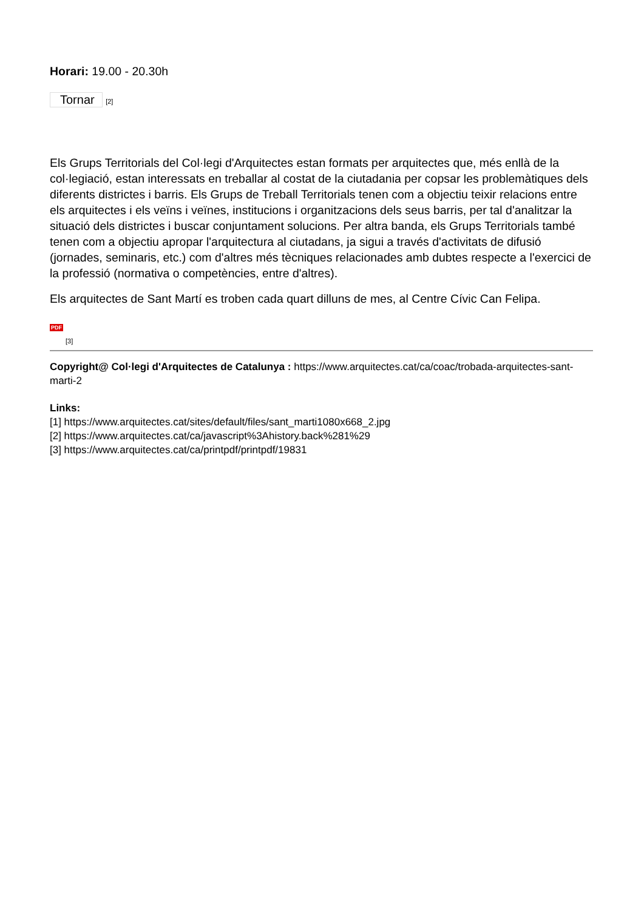Horari: 19.00 - 20.30h
Tornar [2]
Els Grups Territorials del Col·legi d'Arquitectes estan formats per arquitectes que, més enllà de la col·legiació, estan interessats en treballar al costat de la ciutadania per copsar les problemàtiques dels diferents districtes i barris. Els Grups de Treball Territorials tenen com a objectiu teixir relacions entre els arquitectes i els veïns i veïnes, institucions i organitzacions dels seus barris, per tal d'analitzar la situació dels districtes i buscar conjuntament solucions. Per altra banda, els Grups Territorials també tenen com a objectiu apropar l'arquitectura al ciutadans, ja sigui a través d'activitats de difusió (jornades, seminaris, etc.) com d'altres més tècniques relacionades amb dubtes respecte a l'exercici de la professió (normativa o competències, entre d'altres).
Els arquitectes de Sant Martí es troben cada quart dilluns de mes, al Centre Cívic Can Felipa.
PDF
[3]
Copyright@ Col·legi d'Arquitectes de Catalunya : https://www.arquitectes.cat/ca/coac/trobada-arquitectes-sant-marti-2
Links:
[1] https://www.arquitectes.cat/sites/default/files/sant_marti1080x668_2.jpg
[2] https://www.arquitectes.cat/ca/javascript%3Ahistory.back%281%29
[3] https://www.arquitectes.cat/ca/printpdf/printpdf/19831